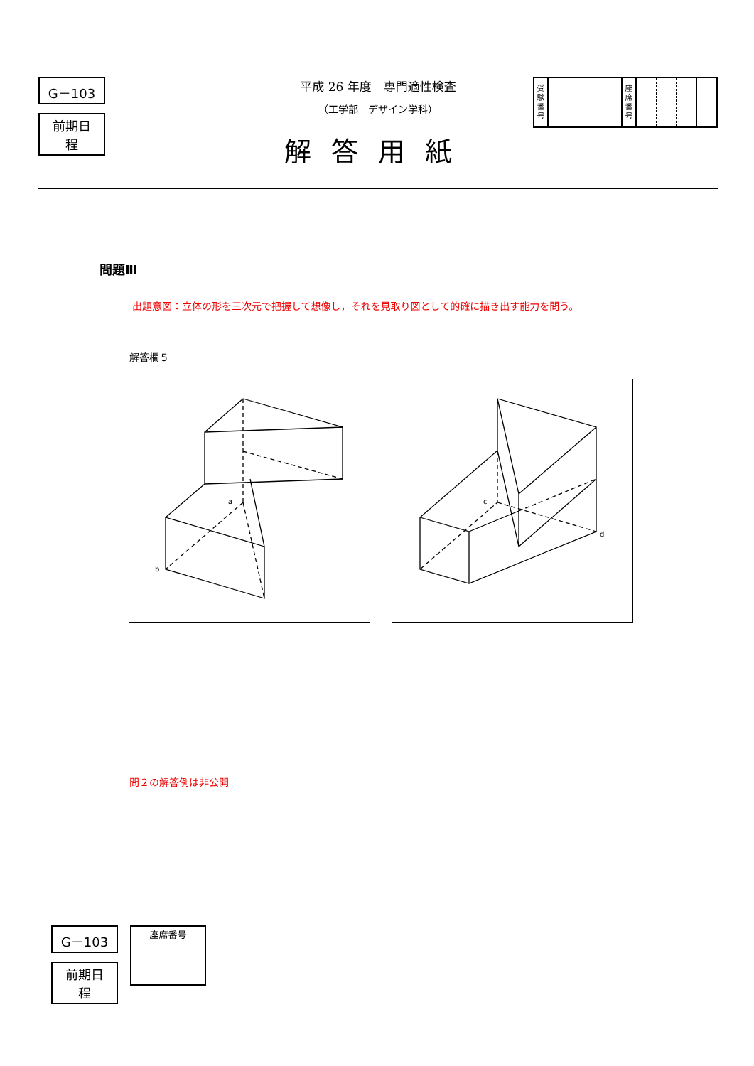G－103
前期日程
| 受 験 番 号 | | 座 席 番 号 | | | | |
平成 26 年度　専門適性検査
（工学部　デザイン学科）
解答用紙
問題Ⅲ
出題意図：立体の形を三次元で把握して想像し，それを見取り図として的確に描き出す能力を問う。
解答欄５
a
b
c
d
問２の解答例は非公開
G－103
前期日程
| 座席番号 | | | |
| --- | --- | --- | --- |